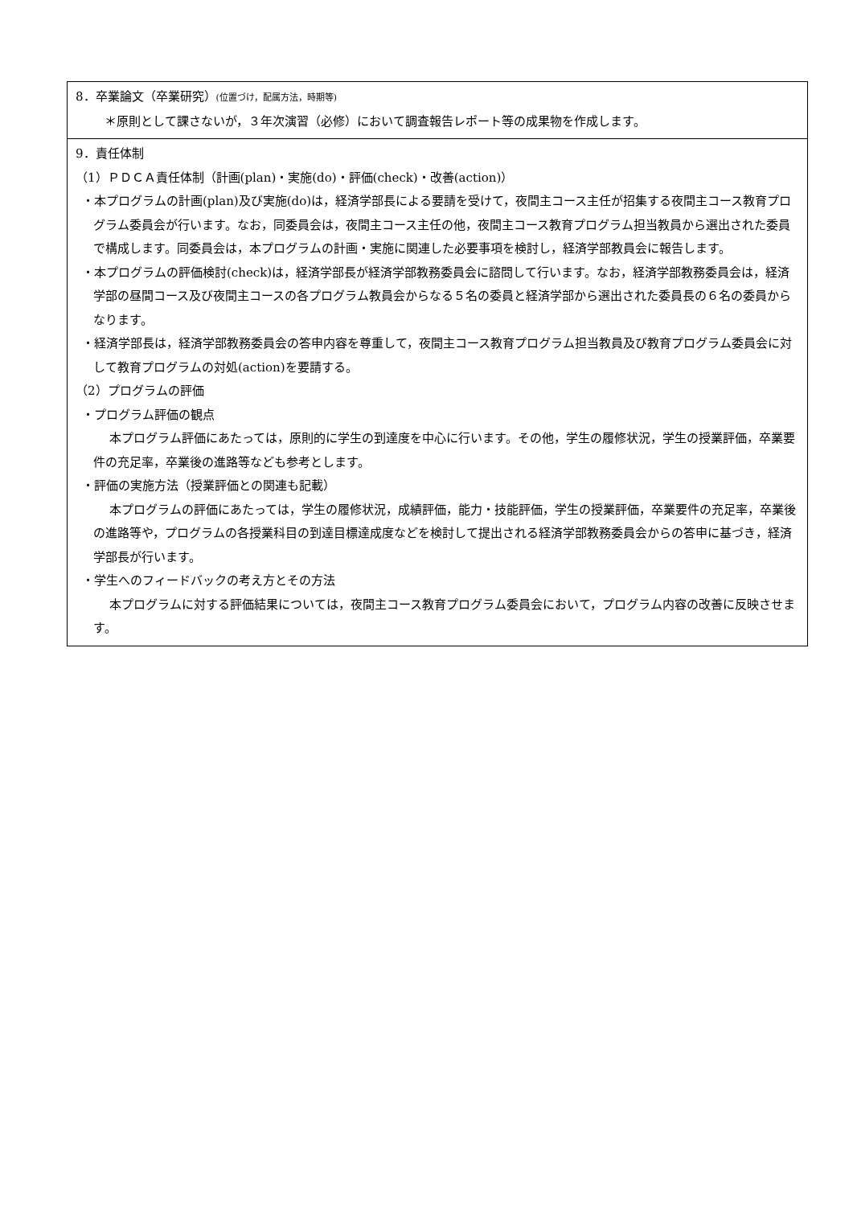| 8．卒業論文（卒業研究） (位置づけ，配属方法，時期等) ＊原則として課さないが，３年次演習（必修）において調査報告レポート等の成果物を作成します。 |
| 9．責任体制 （1）ＰＤＣＡ責任体制（計画(plan)・実施(do)・評価(check)・改善(action)） ・本プログラムの計画(plan)及び実施(do)は，経済学部長による要請を受けて，夜間主コース主任が招集する夜間主コース教育プログラム委員会が行います。なお，同委員会は，夜間主コース主任の他，夜間主コース教育プログラム担当教員から選出された委員で構成します。同委員会は，本プログラムの計画・実施に関連した必要事項を検討し，経済学部教員会に報告します。 ・本プログラムの評価検討(check)は，経済学部長が経済学部教務委員会に諮問して行います。なお，経済学部教務委員会は，経済学部の昼間コース及び夜間主コースの各プログラム教員会からなる５名の委員と経済学部から選出された委員長の６名の委員からなります。 ・経済学部長は，経済学部教務委員会の答申内容を尊重して，夜間主コース教育プログラム担当教員及び教育プログラム委員会に対して教育プログラムの対処(action)を要請する。 （2）プログラムの評価 ・プログラム評価の観点 本プログラム評価にあたっては，原則的に学生の到達度を中心に行います。その他，学生の履修状況，学生の授業評価，卒業要件の充足率，卒業後の進路等なども参考とします。 ・評価の実施方法（授業評価との関連も記載） 本プログラムの評価にあたっては，学生の履修状況，成績評価，能力・技能評価，学生の授業評価，卒業要件の充足率，卒業後の進路等や，プログラムの各授業科目の到達目標達成度などを検討して提出される経済学部教務委員会からの答申に基づき，経済学部長が行います。 ・学生へのフィードバックの考え方とその方法 本プログラムに対する評価結果については，夜間主コース教育プログラム委員会において，プログラム内容の改善に反映させます。 |